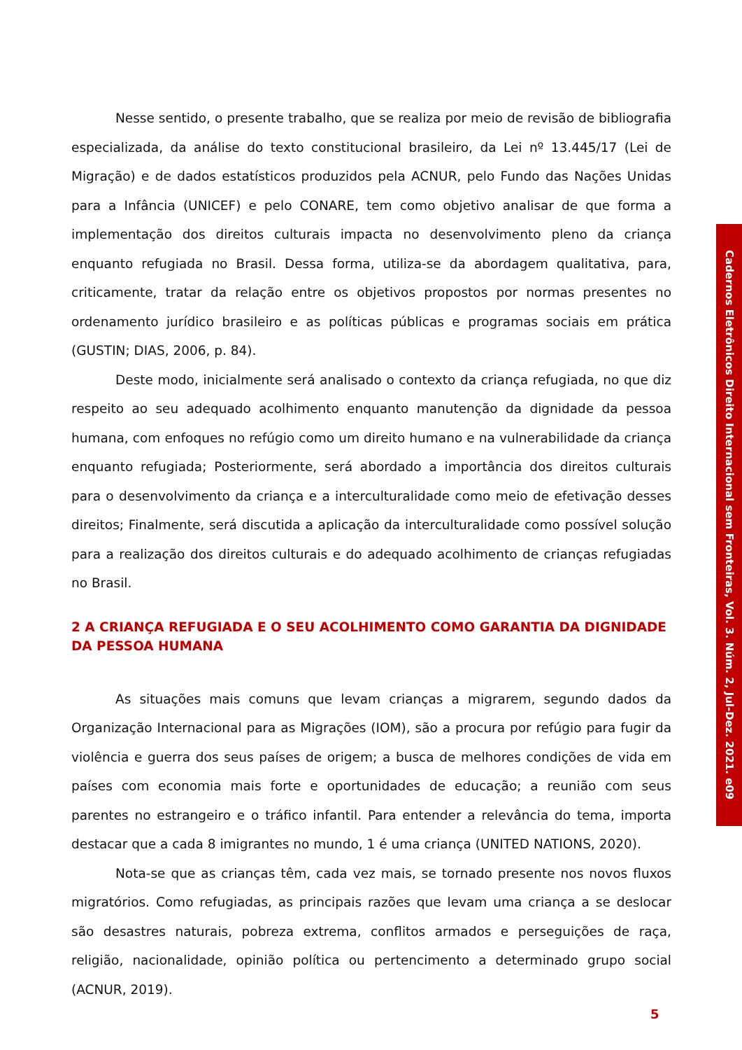Nesse sentido, o presente trabalho, que se realiza por meio de revisão de bibliografia especializada, da análise do texto constitucional brasileiro, da Lei nº 13.445/17 (Lei de Migração) e de dados estatísticos produzidos pela ACNUR, pelo Fundo das Nações Unidas para a Infância (UNICEF) e pelo CONARE, tem como objetivo analisar de que forma a implementação dos direitos culturais impacta no desenvolvimento pleno da criança enquanto refugiada no Brasil. Dessa forma, utiliza-se da abordagem qualitativa, para, criticamente, tratar da relação entre os objetivos propostos por normas presentes no ordenamento jurídico brasileiro e as políticas públicas e programas sociais em prática (GUSTIN; DIAS, 2006, p. 84).
Deste modo, inicialmente será analisado o contexto da criança refugiada, no que diz respeito ao seu adequado acolhimento enquanto manutenção da dignidade da pessoa humana, com enfoques no refúgio como um direito humano e na vulnerabilidade da criança enquanto refugiada; Posteriormente, será abordado a importância dos direitos culturais para o desenvolvimento da criança e a interculturalidade como meio de efetivação desses direitos; Finalmente, será discutida a aplicação da interculturalidade como possível solução para a realização dos direitos culturais e do adequado acolhimento de crianças refugiadas no Brasil.
2 A CRIANÇA REFUGIADA E O SEU ACOLHIMENTO COMO GARANTIA DA DIGNIDADE DA PESSOA HUMANA
As situações mais comuns que levam crianças a migrarem, segundo dados da Organização Internacional para as Migrações (IOM), são a procura por refúgio para fugir da violência e guerra dos seus países de origem; a busca de melhores condições de vida em países com economia mais forte e oportunidades de educação; a reunião com seus parentes no estrangeiro e o tráfico infantil. Para entender a relevância do tema, importa destacar que a cada 8 imigrantes no mundo, 1 é uma criança (UNITED NATIONS, 2020).
Nota-se que as crianças têm, cada vez mais, se tornado presente nos novos fluxos migratórios. Como refugiadas, as principais razões que levam uma criança a se deslocar são desastres naturais, pobreza extrema, conflitos armados e perseguições de raça, religião, nacionalidade, opinião política ou pertencimento a determinado grupo social (ACNUR, 2019).
Cadernos Eletrônicos Direito Internacional sem Fronteiras, Vol. 3. Núm. 2, Jul-Dez. 2021. e09
5